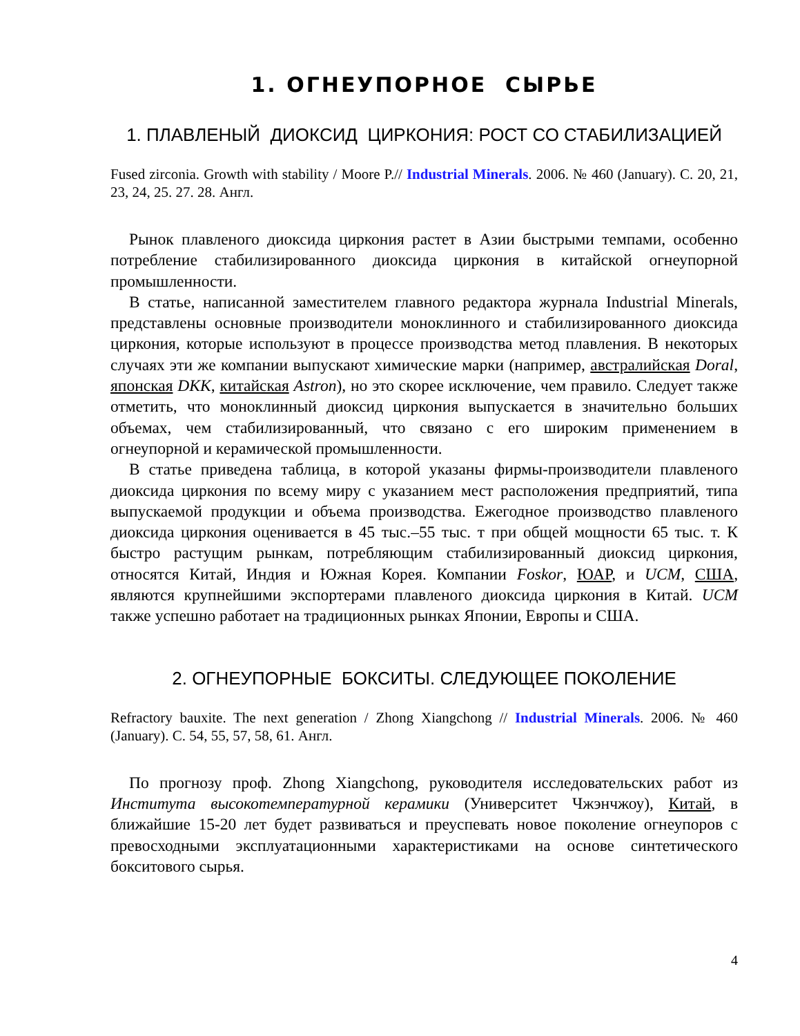1. ОГНЕУПОРНОЕ СЫРЬЕ
1. ПЛАВЛЕНЫЙ ДИОКСИД ЦИРКОНИЯ: РОСТ СО СТАБИЛИЗАЦИЕЙ
Fused zirconia. Growth with stability / Moore P.// Industrial Minerals. 2006. № 460 (January). С. 20, 21, 23, 24, 25. 27. 28. Англ.
Рынок плавленого диоксида циркония растет в Азии быстрыми темпами, особенно потребление стабилизированного диоксида циркония в китайской огнеупорной промышленности.
В статье, написанной заместителем главного редактора журнала Industrial Minerals, представлены основные производители моноклинного и стабилизированного диоксида циркония, которые используют в процессе производства метод плавления. В некоторых случаях эти же компании выпускают химические марки (например, австралийская Doral, японская DKK, китайская Astron), но это скорее исключение, чем правило. Следует также отметить, что моноклинный диоксид циркония выпускается в значительно больших объемах, чем стабилизированный, что связано с его широким применением в огнеупорной и керамической промышленности.
В статье приведена таблица, в которой указаны фирмы-производители плавленого диоксида циркония по всему миру с указанием мест расположения предприятий, типа выпускаемой продукции и объема производства. Ежегодное производство плавленого диоксида циркония оценивается в 45 тыс.–55 тыс. т при общей мощности 65 тыс. т. К быстро растущим рынкам, потребляющим стабилизированный диоксид циркония, относятся Китай, Индия и Южная Корея. Компании Foskor, ЮАР, и UCM, США, являются крупнейшими экспортерами плавленого диоксида циркония в Китай. UCM также успешно работает на традиционных рынках Японии, Европы и США.
2. ОГНЕУПОРНЫЕ БОКСИТЫ. СЛЕДУЮЩЕЕ ПОКОЛЕНИЕ
Refractory bauxite. The next generation / Zhong Xiangchong // Industrial Minerals. 2006. № 460 (January). С. 54, 55, 57, 58, 61. Англ.
По прогнозу проф. Zhong Xiangchong, руководителя исследовательских работ из Института высокотемпературной керамики (Университет Чжэнчжоу), Китай, в ближайшие 15-20 лет будет развиваться и преуспевать новое поколение огнеупоров с превосходными эксплуатационными характеристиками на основе синтетического бокситового сырья.
4